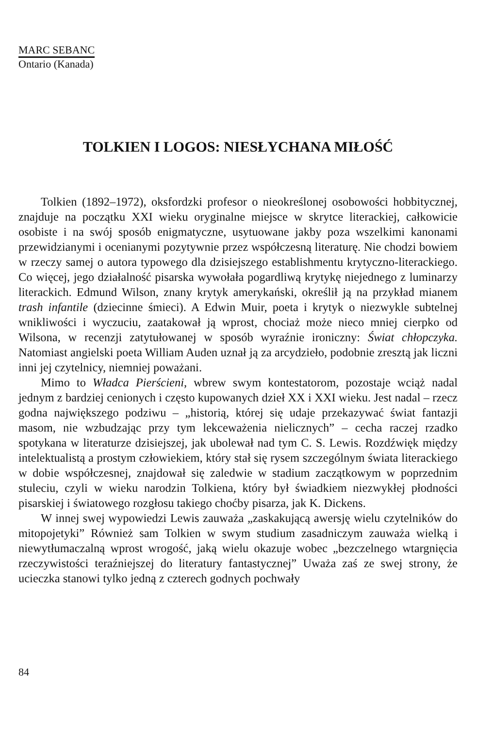MARC SEBANC
Ontario (Kanada)
TOLKIEN I LOGOS: NIESŁYCHANA MIŁOŚĆ
Tolkien (1892–1972), oksfordzki profesor o nieokreślonej osobowości hobbitycznej, znajduje na początku XXI wieku oryginalne miejsce w skrytce literackiej, całkowicie osobiste i na swój sposób enigmatyczne, usytuowane jakby poza wszelkimi kanonami przewidzianymi i ocenianymi pozytywnie przez współczesną literaturę. Nie chodzi bowiem w rzeczy samej o autora typowego dla dzisiejszego establishmentu krytyczno-literackiego. Co więcej, jego działalność pisarska wywołała pogardliwą krytykę niejednego z luminarzy literackich. Edmund Wilson, znany krytyk amerykański, określił ją na przykład mianem trash infantile (dziecinne śmieci). A Edwin Muir, poeta i krytyk o niezwykle subtelnej wnikliwości i wyczuciu, zaatakował ją wprost, chociaż może nieco mniej cierpko od Wilsona, w recenzji zatytułowanej w sposób wyraźnie ironiczny: Świat chłopczyka. Natomiast angielski poeta William Auden uznał ją za arcydzieło, podobnie zresztą jak liczni inni jej czytelnicy, niemniej poważani.
Mimo to Władca Pierścieni, wbrew swym kontestatorom, pozostaje wciąż nadal jednym z bardziej cenionych i często kupowanych dzieł XX i XXI wieku. Jest nadal – rzecz godna największego podziwu – „historią, której się udaje przekazywać świat fantazji masom, nie wzbudzając przy tym lekceważenia nielicznych” – cecha raczej rzadko spotykana w literaturze dzisiejszej, jak ubolewał nad tym C. S. Lewis. Rozdźwięk między intelektualistą a prostym człowiekiem, który stał się rysem szczególnym świata literackiego w dobie współczesnej, znajdował się zaledwie w stadium zaczątkowym w poprzednim stuleciu, czyli w wieku narodzin Tolkiena, który był świadkiem niezwykłej płodności pisarskiej i światowego rozgłosu takiego choćby pisarza, jak K. Dickens.
W innej swej wypowiedzi Lewis zauważa „zaskakującą awersję wielu czytelników do mitopojetyki” Również sam Tolkien w swym studium zasadniczym zauważa wielką i niewytłumaczalną wprost wrogość, jaką wielu okazuje wobec „bezczelnego wtargnięcia rzeczywistości teraźniejszej do literatury fantastycznej” Uważa zaś ze swej strony, że ucieczka stanowi tylko jedną z czterech godnych pochwały
84